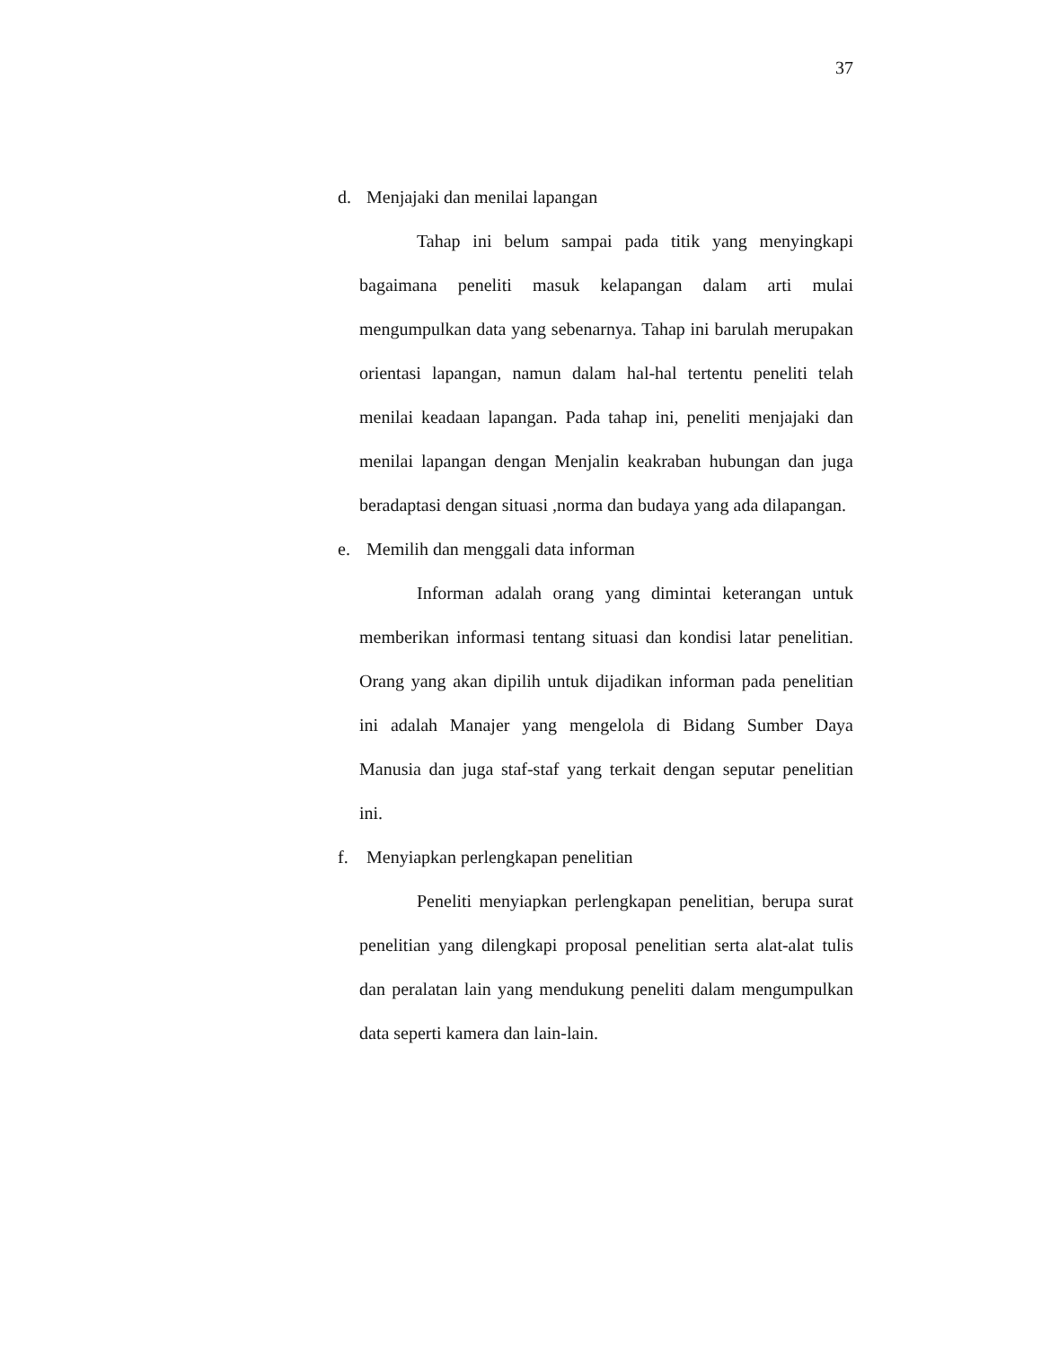37
d. Menjajaki dan menilai lapangan
Tahap ini belum sampai pada titik yang menyingkapi bagaimana peneliti masuk kelapangan dalam arti mulai mengumpulkan data yang sebenarnya. Tahap ini barulah merupakan orientasi lapangan, namun dalam hal-hal tertentu peneliti telah menilai keadaan lapangan. Pada tahap ini, peneliti menjajaki dan menilai lapangan dengan Menjalin keakraban hubungan dan juga beradaptasi dengan situasi ,norma dan budaya yang ada dilapangan.
e. Memilih dan menggali data informan
Informan adalah orang yang dimintai keterangan untuk memberikan informasi tentang situasi dan kondisi latar penelitian. Orang yang akan dipilih untuk dijadikan informan pada penelitian ini adalah Manajer yang mengelola di Bidang Sumber Daya Manusia dan juga staf-staf yang terkait dengan seputar penelitian ini.
f. Menyiapkan perlengkapan penelitian
Peneliti menyiapkan perlengkapan penelitian, berupa surat penelitian yang dilengkapi proposal penelitian serta alat-alat tulis dan peralatan lain yang mendukung peneliti dalam mengumpulkan data seperti kamera dan lain-lain.